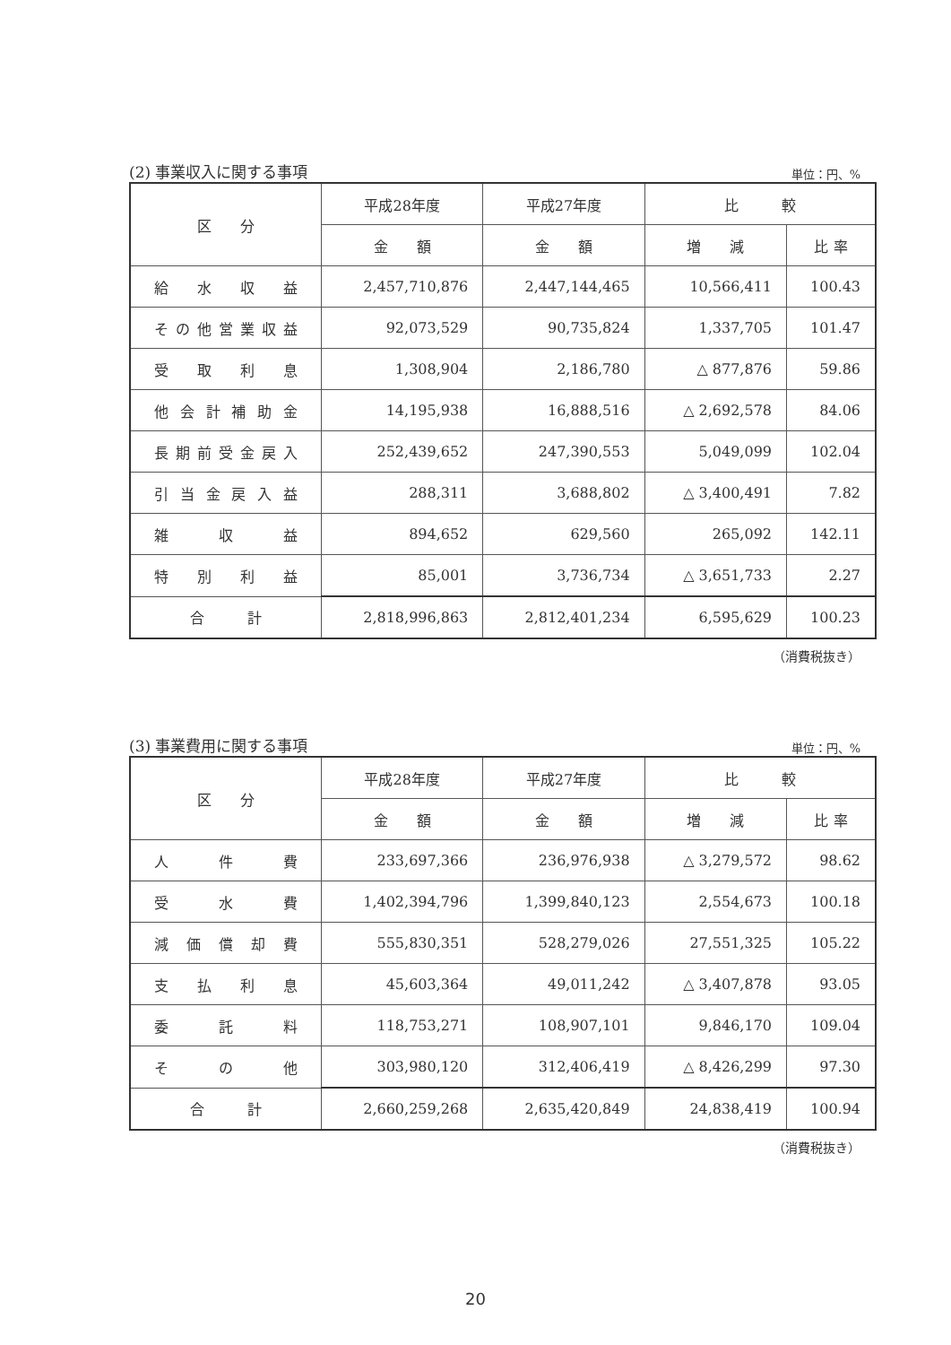(2) 事業収入に関する事項 単位：円、%
| 区 分 | 平成28年度 | 平成27年度 | 比 較 | |
| --- | --- | --- | --- | --- |
| | 金 額 | 金 額 | 増 減 | 比 率 |
| 給水収益 | 2,457,710,876 | 2,447,144,465 | 10,566,411 | 100.43 |
| その他営業収益 | 92,073,529 | 90,735,824 | 1,337,705 | 101.47 |
| 受取利息 | 1,308,904 | 2,186,780 | △ 877,876 | 59.86 |
| 他会計補助金 | 14,195,938 | 16,888,516 | △ 2,692,578 | 84.06 |
| 長期前受金戻入 | 252,439,652 | 247,390,553 | 5,049,099 | 102.04 |
| 引当金戻入益 | 288,311 | 3,688,802 | △ 3,400,491 | 7.82 |
| 雑収益 | 894,652 | 629,560 | 265,092 | 142.11 |
| 特別利益 | 85,001 | 3,736,734 | △ 3,651,733 | 2.27 |
| 合 計 | 2,818,996,863 | 2,812,401,234 | 6,595,629 | 100.23 |
（消費税抜き）
(3) 事業費用に関する事項 単位：円、%
| 区 分 | 平成28年度 | 平成27年度 | 比 較 | |
| --- | --- | --- | --- | --- |
| | 金 額 | 金 額 | 増 減 | 比 率 |
| 人件費 | 233,697,366 | 236,976,938 | △ 3,279,572 | 98.62 |
| 受水費 | 1,402,394,796 | 1,399,840,123 | 2,554,673 | 100.18 |
| 減価償却費 | 555,830,351 | 528,279,026 | 27,551,325 | 105.22 |
| 支払利息 | 45,603,364 | 49,011,242 | △ 3,407,878 | 93.05 |
| 委託料 | 118,753,271 | 108,907,101 | 9,846,170 | 109.04 |
| その他 | 303,980,120 | 312,406,419 | △ 8,426,299 | 97.30 |
| 合 計 | 2,660,259,268 | 2,635,420,849 | 24,838,419 | 100.94 |
（消費税抜き）
20